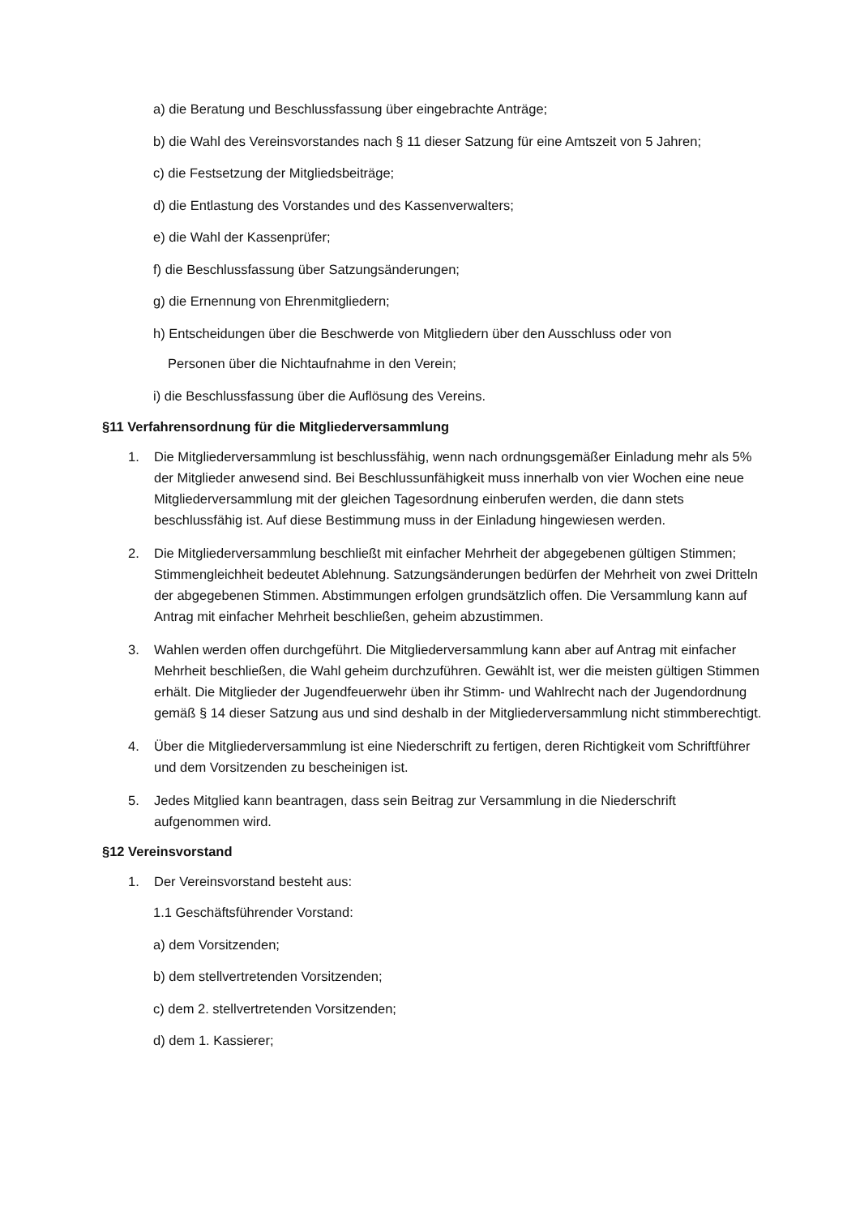a) die Beratung und Beschlussfassung über eingebrachte Anträge;
b) die Wahl des Vereinsvorstandes nach § 11 dieser Satzung für eine Amtszeit von 5 Jahren;
c) die Festsetzung der Mitgliedsbeiträge;
d) die Entlastung des Vorstandes und des Kassenverwalters;
e) die Wahl der Kassenprüfer;
f) die Beschlussfassung über Satzungsänderungen;
g) die Ernennung von Ehrenmitgliedern;
h) Entscheidungen über die Beschwerde von Mitgliedern über den Ausschluss oder von
Personen über die Nichtaufnahme in den Verein;
i) die Beschlussfassung über die Auflösung des Vereins.
§11 Verfahrensordnung für die Mitgliederversammlung
1. Die Mitgliederversammlung ist beschlussfähig, wenn nach ordnungsgemäßer Einladung mehr als 5% der Mitglieder anwesend sind. Bei Beschlussunfähigkeit muss innerhalb von vier Wochen eine neue Mitgliederversammlung mit der gleichen Tagesordnung einberufen werden, die dann stets beschlussfähig ist. Auf diese Bestimmung muss in der Einladung hingewiesen werden.
2. Die Mitgliederversammlung beschließt mit einfacher Mehrheit der abgegebenen gültigen Stimmen; Stimmengleichheit bedeutet Ablehnung. Satzungsänderungen bedürfen der Mehrheit von zwei Dritteln der abgegebenen Stimmen. Abstimmungen erfolgen grundsätzlich offen. Die Versammlung kann auf Antrag mit einfacher Mehrheit beschließen, geheim abzustimmen.
3. Wahlen werden offen durchgeführt. Die Mitgliederversammlung kann aber auf Antrag mit einfacher Mehrheit beschließen, die Wahl geheim durchzuführen. Gewählt ist, wer die meisten gültigen Stimmen erhält. Die Mitglieder der Jugendfeuerwehr üben ihr Stimm- und Wahlrecht nach der Jugendordnung gemäß § 14 dieser Satzung aus und sind deshalb in der Mitgliederversammlung nicht stimmberechtigt.
4. Über die Mitgliederversammlung ist eine Niederschrift zu fertigen, deren Richtigkeit vom Schriftführer und dem Vorsitzenden zu bescheinigen ist.
5. Jedes Mitglied kann beantragen, dass sein Beitrag zur Versammlung in die Niederschrift aufgenommen wird.
§12 Vereinsvorstand
1. Der Vereinsvorstand besteht aus:
1.1 Geschäftsführender Vorstand:
a) dem Vorsitzenden;
b) dem stellvertretenden Vorsitzenden;
c) dem 2. stellvertretenden Vorsitzenden;
d) dem 1. Kassierer;